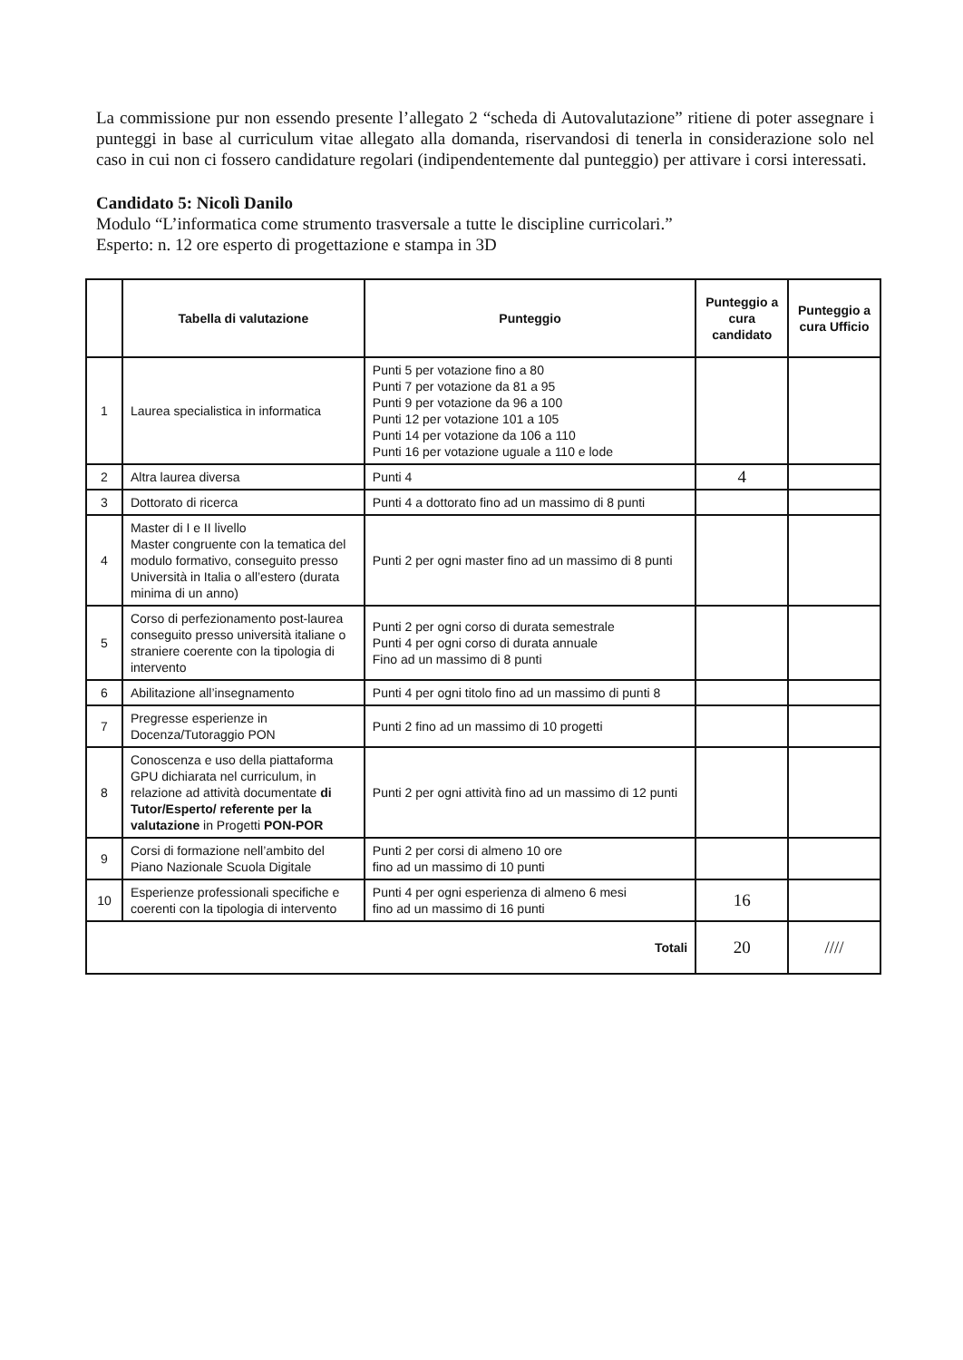La commissione pur non essendo presente l’allegato 2 “scheda di Autovalutazione” ritiene di poter assegnare i punteggi in base al curriculum vitae allegato alla domanda, riservandosi di tenerla in considerazione solo nel caso in cui non ci fossero candidature regolari (indipendentemente dal punteggio) per attivare i corsi interessati.
Candidato 5: Nicolì Danilo
Modulo “L’informatica come strumento trasversale a tutte le discipline curricolari.”
Esperto: n. 12 ore esperto di progettazione e stampa in 3D
| | Tabella di valutazione | Punteggio | Punteggio a cura candidato | Punteggio a cura Ufficio |
| --- | --- | --- | --- | --- |
| 1 | Laurea specialistica in informatica | Punti 5 per votazione fino a 80 Punti 7 per votazione da 81 a 95 Punti 9 per votazione da 96 a 100 Punti 12 per votazione 101 a 105 Punti 14 per votazione da 106 a 110 Punti 16 per votazione uguale a 110 e lode | | |
| 2 | Altra laurea diversa | Punti 4 | 4 | |
| 3 | Dottorato di ricerca | Punti 4 a dottorato fino ad un massimo di 8 punti | | |
| 4 | Master di I e II livello Master congruente con la tematica del modulo formativo, conseguito presso Università in Italia o all’estero (durata minima di un anno) | Punti 2 per ogni master fino ad un massimo di 8 punti | | |
| 5 | Corso di perfezionamento post-laurea conseguito presso università italiane o straniere coerente con la tipologia di intervento | Punti 2 per ogni corso di durata semestrale Punti 4 per ogni corso di durata annuale Fino ad un massimo di 8 punti | | |
| 6 | Abilitazione all’insegnamento | Punti 4 per ogni titolo fino ad un massimo di punti 8 | | |
| 7 | Pregresse esperienze in Docenza/Tutoraggio PON | Punti 2 fino ad un massimo di 10 progetti | | |
| 8 | Conoscenza e uso della piattaforma GPU dichiarata nel curriculum, in relazione ad attività documentate di Tutor/Esperto/ referente per la valutazione in Progetti PON-POR | Punti 2 per ogni attività fino ad un massimo di 12 punti | | |
| 9 | Corsi di formazione nell’ambito del Piano Nazionale Scuola Digitale | Punti 2 per corsi di almeno 10 ore fino ad un massimo di 10 punti | | |
| 10 | Esperienze professionali specifiche e coerenti con la tipologia di intervento | Punti 4 per ogni esperienza di almeno 6 mesi fino ad un massimo di 16 punti | 16 | |
| Totali | | | 20 | //// |